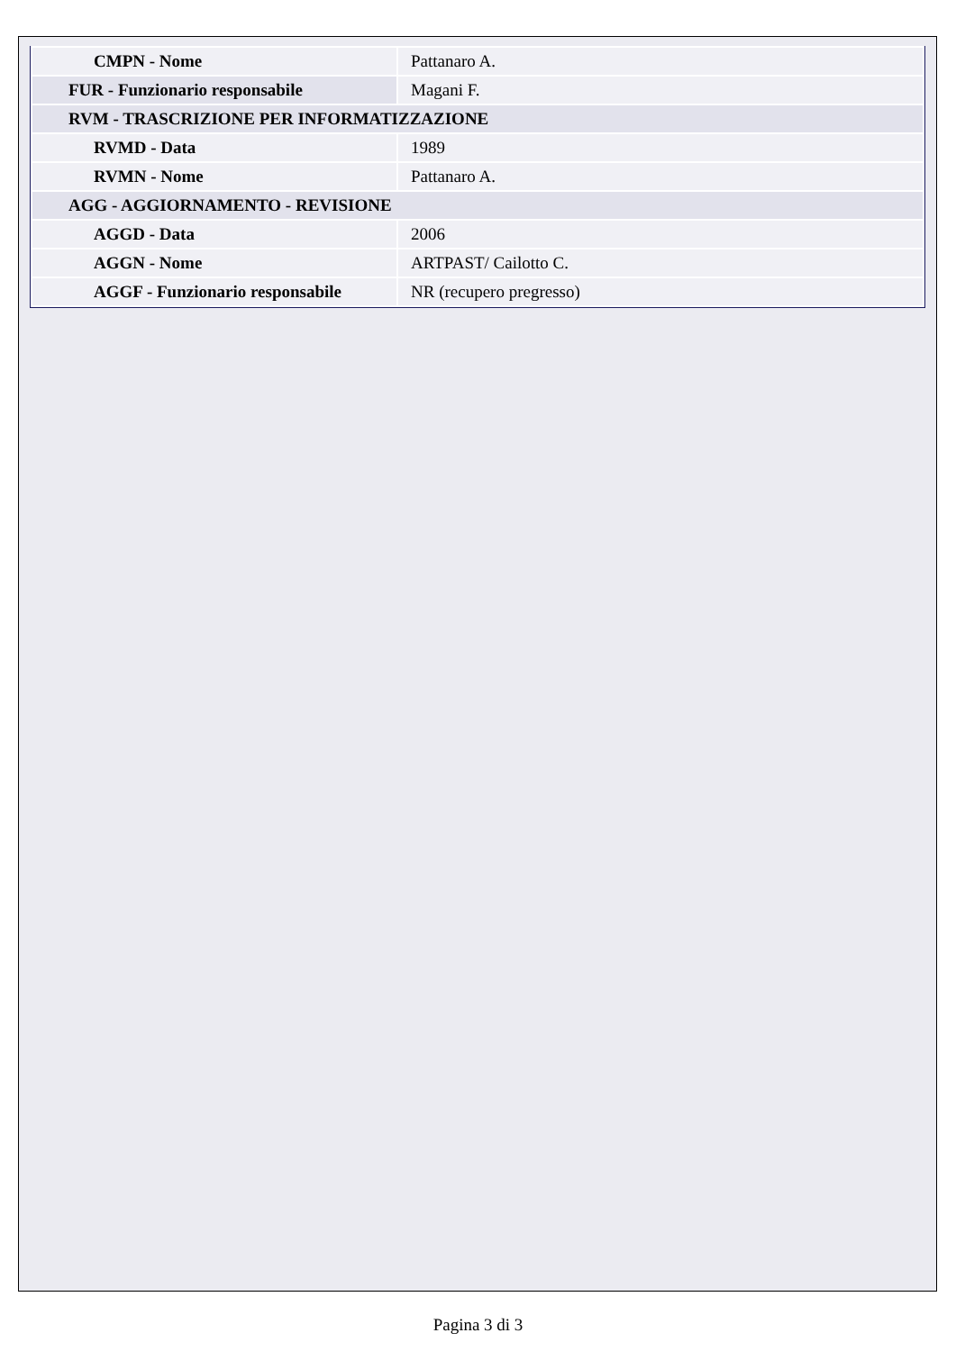| CMPN - Nome | Pattanaro A. |
| FUR - Funzionario responsabile | Magani F. |
| RVM - TRASCRIZIONE PER INFORMATIZZAZIONE | |
| RVMD - Data | 1989 |
| RVMN - Nome | Pattanaro A. |
| AGG - AGGIORNAMENTO - REVISIONE | |
| AGGD - Data | 2006 |
| AGGN - Nome | ARTPAST/ Cailotto C. |
| AGGF - Funzionario responsabile | NR (recupero pregresso) |
Pagina 3 di 3